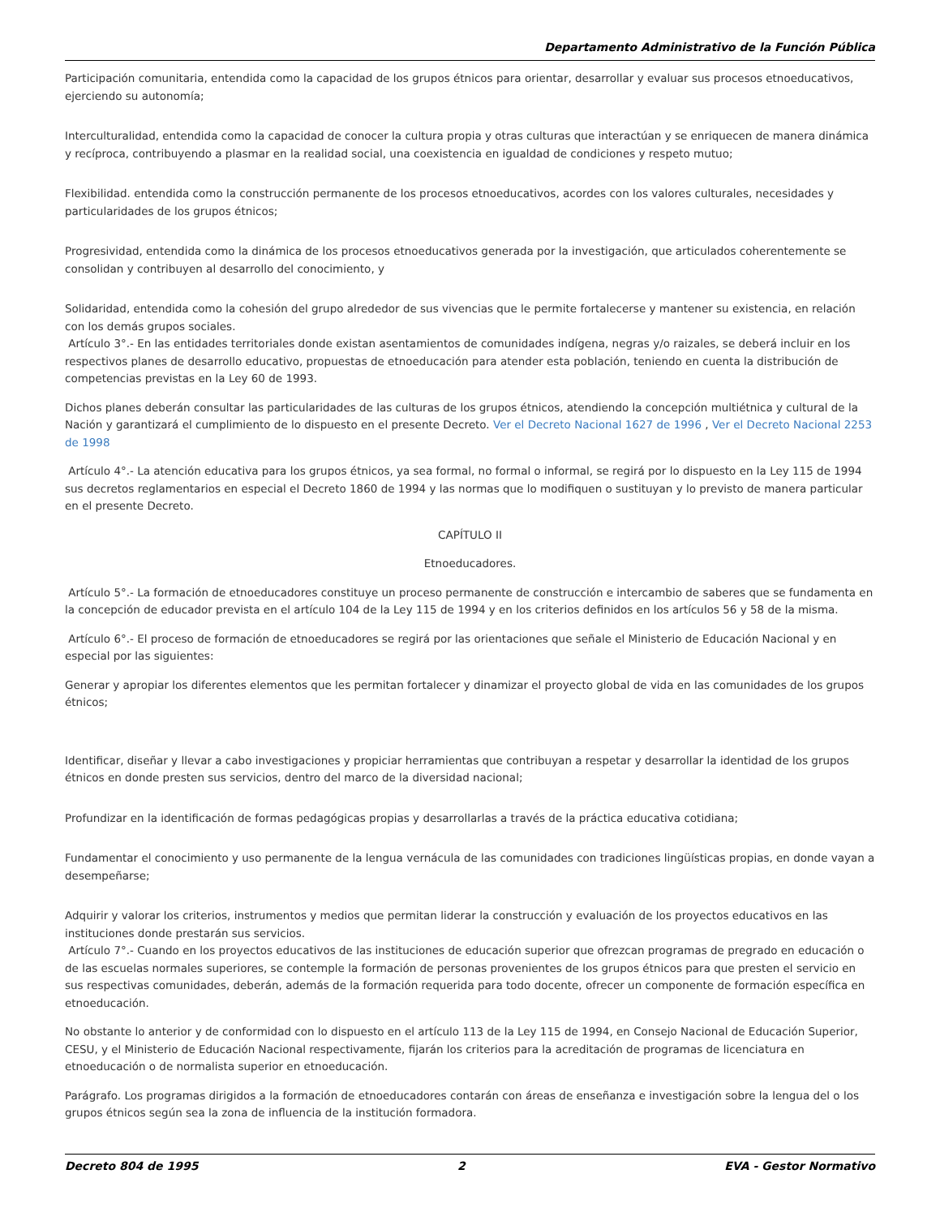Departamento Administrativo de la Función Pública
Participación comunitaria, entendida como la capacidad de los grupos étnicos para orientar, desarrollar y evaluar sus procesos etnoeducativos, ejerciendo su autonomía;
Interculturalidad, entendida como la capacidad de conocer la cultura propia y otras culturas que interactúan y se enriquecen de manera dinámica y recíproca, contribuyendo a plasmar en la realidad social, una coexistencia en igualdad de condiciones y respeto mutuo;
Flexibilidad. entendida como la construcción permanente de los procesos etnoeducativos, acordes con los valores culturales, necesidades y particularidades de los grupos étnicos;
Progresividad, entendida como la dinámica de los procesos etnoeducativos generada por la investigación, que articulados coherentemente se consolidan y contribuyen al desarrollo del conocimiento, y
Solidaridad, entendida como la cohesión del grupo alrededor de sus vivencias que le permite fortalecerse y mantener su existencia, en relación con los demás grupos sociales.
Artículo 3°.- En las entidades territoriales donde existan asentamientos de comunidades indígena, negras y/o raizales, se deberá incluir en los respectivos planes de desarrollo educativo, propuestas de etnoeducación para atender esta población, teniendo en cuenta la distribución de competencias previstas en la Ley 60 de 1993.
Dichos planes deberán consultar las particularidades de las culturas de los grupos étnicos, atendiendo la concepción multiétnica y cultural de la Nación y garantizará el cumplimiento de lo dispuesto en el presente Decreto. Ver el Decreto Nacional 1627 de 1996 , Ver el Decreto Nacional 2253 de 1998
Artículo 4°.- La atención educativa para los grupos étnicos, ya sea formal, no formal o informal, se regirá por lo dispuesto en la Ley 115 de 1994 sus decretos reglamentarios en especial el Decreto 1860 de 1994 y las normas que lo modifiquen o sustituyan y lo previsto de manera particular en el presente Decreto.
CAPÍTULO II
Etnoeducadores.
Artículo 5°.- La formación de etnoeducadores constituye un proceso permanente de construcción e intercambio de saberes que se fundamenta en la concepción de educador prevista en el artículo 104 de la Ley 115 de 1994 y en los criterios definidos en los artículos 56 y 58 de la misma.
Artículo 6°.- El proceso de formación de etnoeducadores se regirá por las orientaciones que señale el Ministerio de Educación Nacional y en especial por las siguientes:
Generar y apropiar los diferentes elementos que les permitan fortalecer y dinamizar el proyecto global de vida en las comunidades de los grupos étnicos;
Identificar, diseñar y llevar a cabo investigaciones y propiciar herramientas que contribuyan a respetar y desarrollar la identidad de los grupos étnicos en donde presten sus servicios, dentro del marco de la diversidad nacional;
Profundizar en la identificación de formas pedagógicas propias y desarrollarlas a través de la práctica educativa cotidiana;
Fundamentar el conocimiento y uso permanente de la lengua vernácula de las comunidades con tradiciones lingüísticas propias, en donde vayan a desempeñarse;
Adquirir y valorar los criterios, instrumentos y medios que permitan liderar la construcción y evaluación de los proyectos educativos en las instituciones donde prestarán sus servicios.
Artículo 7°.- Cuando en los proyectos educativos de las instituciones de educación superior que ofrezcan programas de pregrado en educación o de las escuelas normales superiores, se contemple la formación de personas provenientes de los grupos étnicos para que presten el servicio en sus respectivas comunidades, deberán, además de la formación requerida para todo docente, ofrecer un componente de formación específica en etnoeducación.
No obstante lo anterior y de conformidad con lo dispuesto en el artículo 113 de la Ley 115 de 1994, en Consejo Nacional de Educación Superior, CESU, y el Ministerio de Educación Nacional respectivamente, fijarán los criterios para la acreditación de programas de licenciatura en etnoeducación o de normalista superior en etnoeducación.
Parágrafo. Los programas dirigidos a la formación de etnoeducadores contarán con áreas de enseñanza e investigación sobre la lengua del o los grupos étnicos según sea la zona de influencia de la institución formadora.
Decreto 804 de 1995 2 EVA - Gestor Normativo